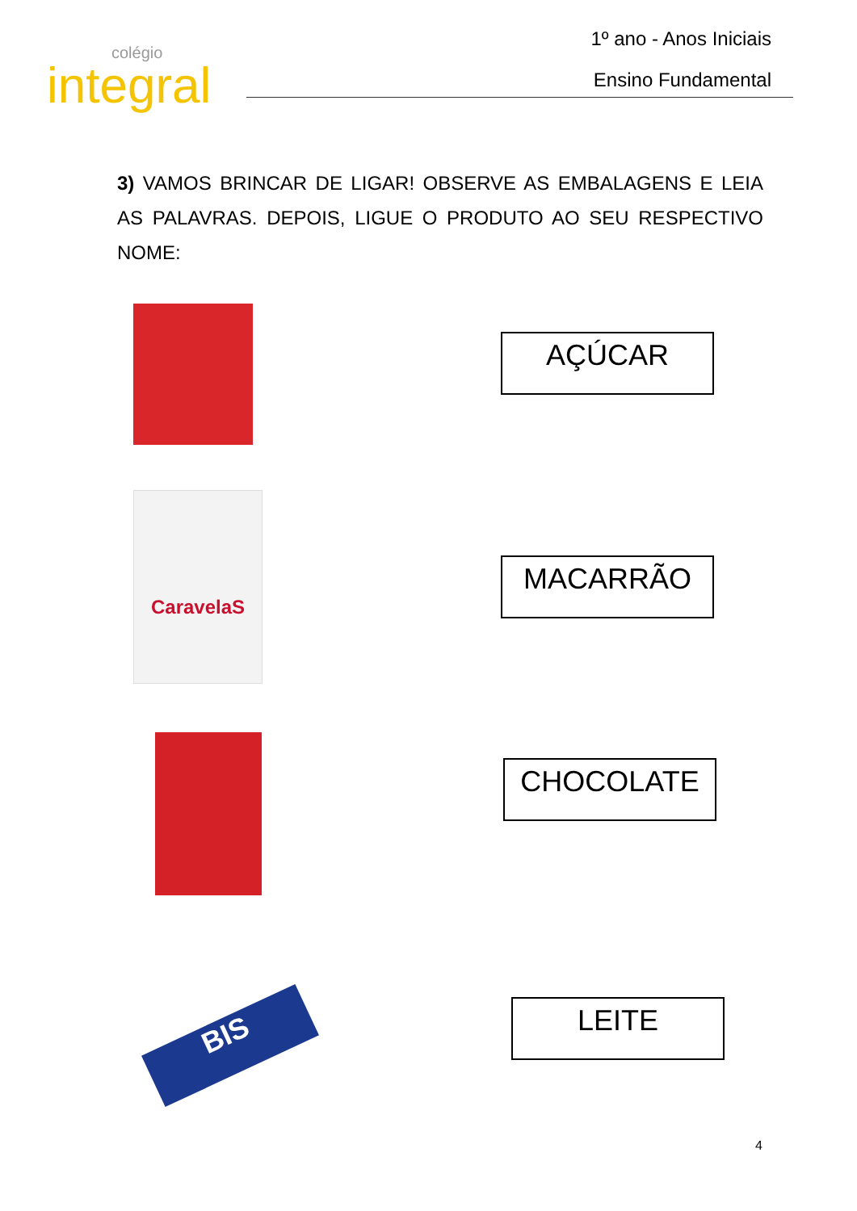colégio
integral
1º ano - Anos Iniciais
Ensino Fundamental
3) VAMOS BRINCAR DE LIGAR! OBSERVE AS EMBALAGENS E LEIA AS PALAVRAS. DEPOIS, LIGUE O PRODUTO AO SEU RESPECTIVO NOME:
AÇÚCAR
CaravelaS
MACARRÃO
CHOCOLATE
BIS
LEITE
4